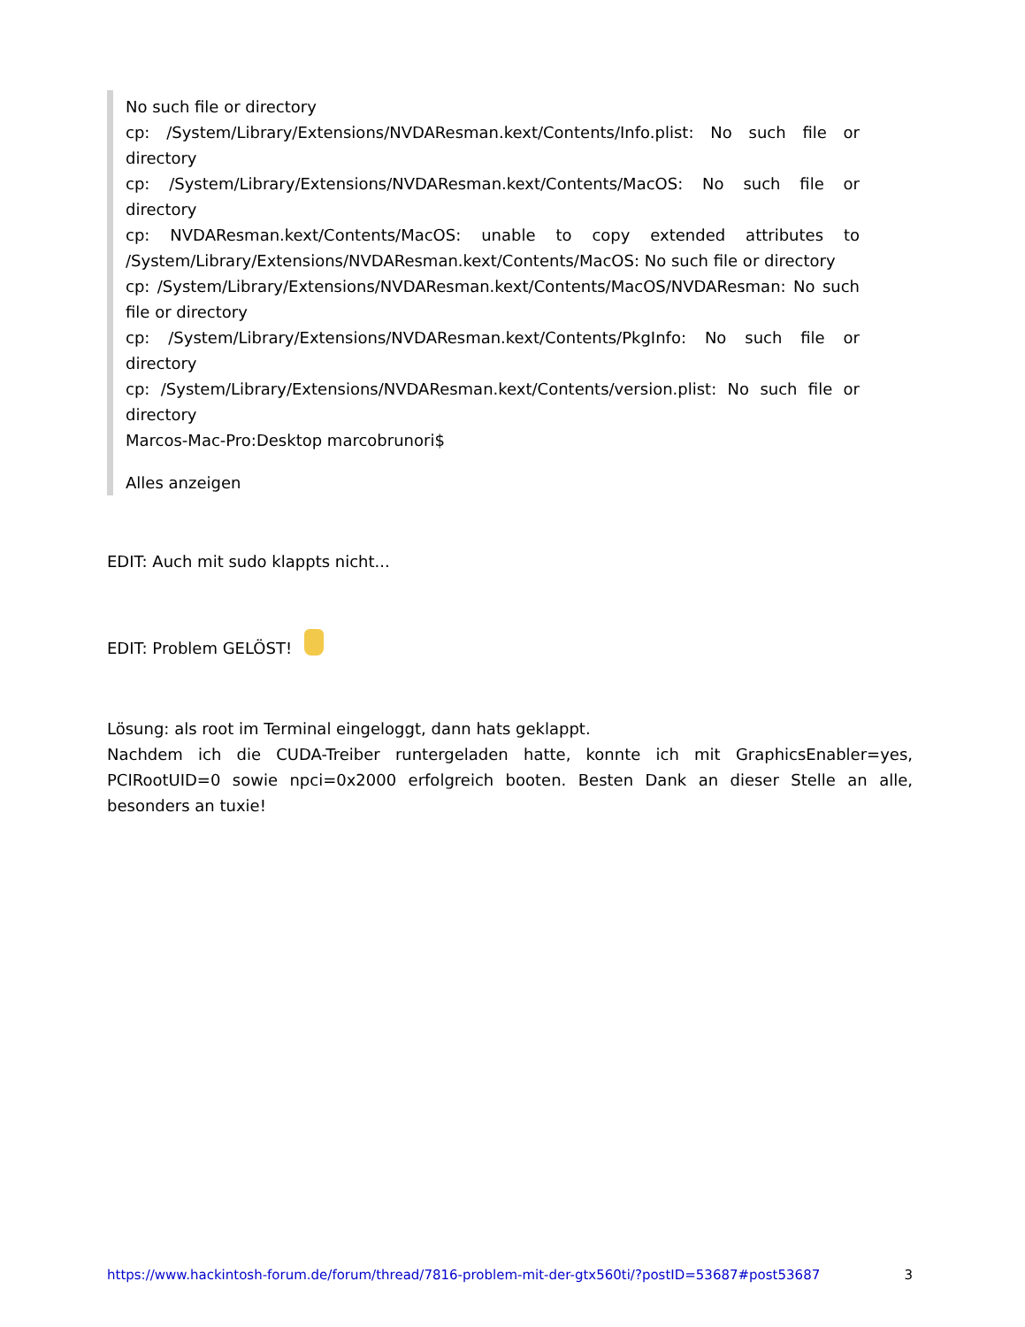No such file or directory
cp: /System/Library/Extensions/NVDAResman.kext/Contents/Info.plist: No such file or directory
cp: /System/Library/Extensions/NVDAResman.kext/Contents/MacOS: No such file or directory
cp: NVDAResman.kext/Contents/MacOS: unable to copy extended attributes to /System/Library/Extensions/NVDAResman.kext/Contents/MacOS: No such file or directory
cp: /System/Library/Extensions/NVDAResman.kext/Contents/MacOS/NVDAResman: No such file or directory
cp: /System/Library/Extensions/NVDAResman.kext/Contents/PkgInfo: No such file or directory
cp: /System/Library/Extensions/NVDAResman.kext/Contents/version.plist: No such file or directory
Marcos-Mac-Pro:Desktop marcobrunori$
Alles anzeigen
EDIT: Auch mit sudo klappts nicht...
EDIT: Problem GELÖST!
Lösung: als root im Terminal eingeloggt, dann hats geklappt.
Nachdem ich die CUDA-Treiber runtergeladen hatte, konnte ich mit GraphicsEnabler=yes, PCIRootUID=0 sowie npci=0x2000 erfolgreich booten. Besten Dank an dieser Stelle an alle, besonders an tuxie!
https://www.hackintosh-forum.de/forum/thread/7816-problem-mit-der-gtx560ti/?postID=53687#post53687 3